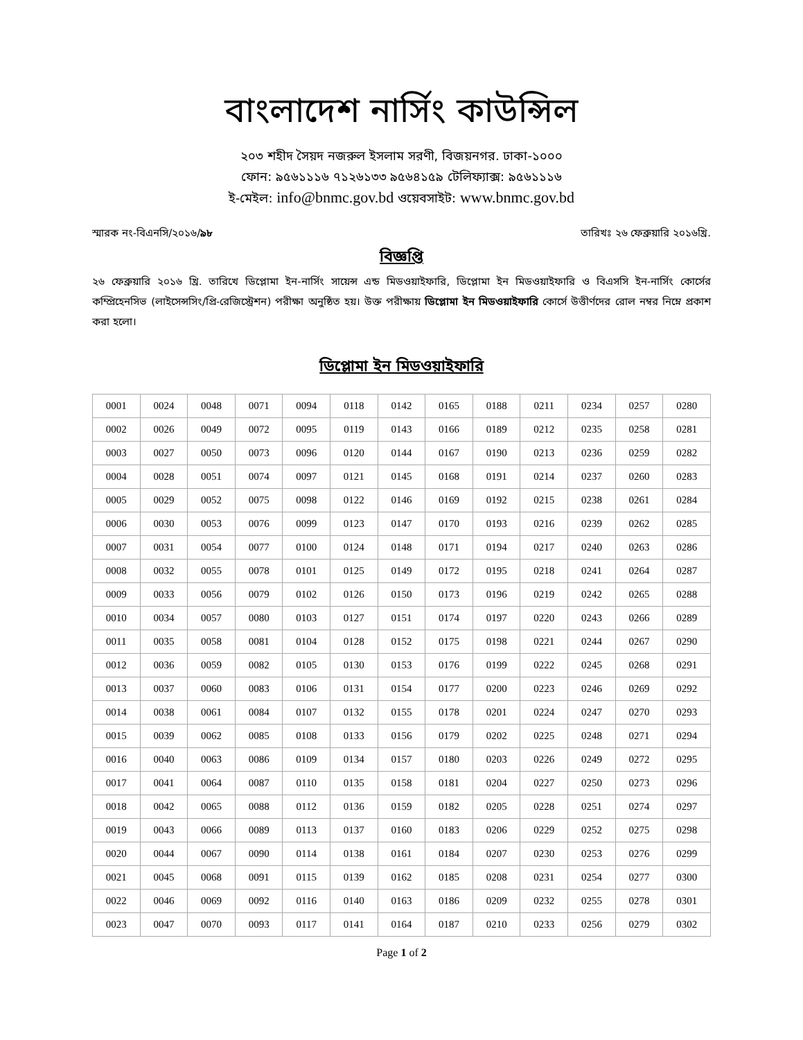বাংলাদেশ নার্সিং কাউন্সিল
২০৩ শহীদ সৈয়দ নজরুল ইসলাম সরণী, বিজয়নগর. ঢাকা-১০০০
ফোন: ৯৫৬১১১৬ ৭১২৬১৩৩ ৯৫৬৪১৫৯ টেলিফ্যাক্স: ৯৫৬১১১৬
ই-মেইল: info@bnmc.gov.bd ওয়েবসাইট: www.bnmc.gov.bd
স্মারক নং-বিএনসি/২০১৬/৯৮ তারিখঃ ২৬ ফেব্রুয়ারি ২০১৬খ্রি.
বিজ্ঞপ্তি
২৬ ফেব্রুয়ারি ২০১৬ খ্রি. তারিখে ডিপ্লোমা ইন-নার্সিং সায়েন্স এন্ড মিডওয়াইফারি, ডিপ্লোমা ইন মিডওয়াইফারি ও বিএসসি ইন-নার্সিং কোর্সের কম্প্রিহেনসিভ (লাইসেন্সসিং/প্রি-রেজিস্ট্রেশন) পরীক্ষা অনুষ্ঠিত হয়। উক্ত পরীক্ষায় ডিপ্লোমা ইন মিডওয়াইফারি কোর্সে উত্তীর্ণদের রোল নম্বর নিম্নে প্রকাশ করা হলো।
ডিপ্লোমা ইন মিডওয়াইফারি
| 0001 | 0024 | 0048 | 0071 | 0094 | 0118 | 0142 | 0165 | 0188 | 0211 | 0234 | 0257 | 0280 |
| 0002 | 0026 | 0049 | 0072 | 0095 | 0119 | 0143 | 0166 | 0189 | 0212 | 0235 | 0258 | 0281 |
| 0003 | 0027 | 0050 | 0073 | 0096 | 0120 | 0144 | 0167 | 0190 | 0213 | 0236 | 0259 | 0282 |
| 0004 | 0028 | 0051 | 0074 | 0097 | 0121 | 0145 | 0168 | 0191 | 0214 | 0237 | 0260 | 0283 |
| 0005 | 0029 | 0052 | 0075 | 0098 | 0122 | 0146 | 0169 | 0192 | 0215 | 0238 | 0261 | 0284 |
| 0006 | 0030 | 0053 | 0076 | 0099 | 0123 | 0147 | 0170 | 0193 | 0216 | 0239 | 0262 | 0285 |
| 0007 | 0031 | 0054 | 0077 | 0100 | 0124 | 0148 | 0171 | 0194 | 0217 | 0240 | 0263 | 0286 |
| 0008 | 0032 | 0055 | 0078 | 0101 | 0125 | 0149 | 0172 | 0195 | 0218 | 0241 | 0264 | 0287 |
| 0009 | 0033 | 0056 | 0079 | 0102 | 0126 | 0150 | 0173 | 0196 | 0219 | 0242 | 0265 | 0288 |
| 0010 | 0034 | 0057 | 0080 | 0103 | 0127 | 0151 | 0174 | 0197 | 0220 | 0243 | 0266 | 0289 |
| 0011 | 0035 | 0058 | 0081 | 0104 | 0128 | 0152 | 0175 | 0198 | 0221 | 0244 | 0267 | 0290 |
| 0012 | 0036 | 0059 | 0082 | 0105 | 0130 | 0153 | 0176 | 0199 | 0222 | 0245 | 0268 | 0291 |
| 0013 | 0037 | 0060 | 0083 | 0106 | 0131 | 0154 | 0177 | 0200 | 0223 | 0246 | 0269 | 0292 |
| 0014 | 0038 | 0061 | 0084 | 0107 | 0132 | 0155 | 0178 | 0201 | 0224 | 0247 | 0270 | 0293 |
| 0015 | 0039 | 0062 | 0085 | 0108 | 0133 | 0156 | 0179 | 0202 | 0225 | 0248 | 0271 | 0294 |
| 0016 | 0040 | 0063 | 0086 | 0109 | 0134 | 0157 | 0180 | 0203 | 0226 | 0249 | 0272 | 0295 |
| 0017 | 0041 | 0064 | 0087 | 0110 | 0135 | 0158 | 0181 | 0204 | 0227 | 0250 | 0273 | 0296 |
| 0018 | 0042 | 0065 | 0088 | 0112 | 0136 | 0159 | 0182 | 0205 | 0228 | 0251 | 0274 | 0297 |
| 0019 | 0043 | 0066 | 0089 | 0113 | 0137 | 0160 | 0183 | 0206 | 0229 | 0252 | 0275 | 0298 |
| 0020 | 0044 | 0067 | 0090 | 0114 | 0138 | 0161 | 0184 | 0207 | 0230 | 0253 | 0276 | 0299 |
| 0021 | 0045 | 0068 | 0091 | 0115 | 0139 | 0162 | 0185 | 0208 | 0231 | 0254 | 0277 | 0300 |
| 0022 | 0046 | 0069 | 0092 | 0116 | 0140 | 0163 | 0186 | 0209 | 0232 | 0255 | 0278 | 0301 |
| 0023 | 0047 | 0070 | 0093 | 0117 | 0141 | 0164 | 0187 | 0210 | 0233 | 0256 | 0279 | 0302 |
Page 1 of 2